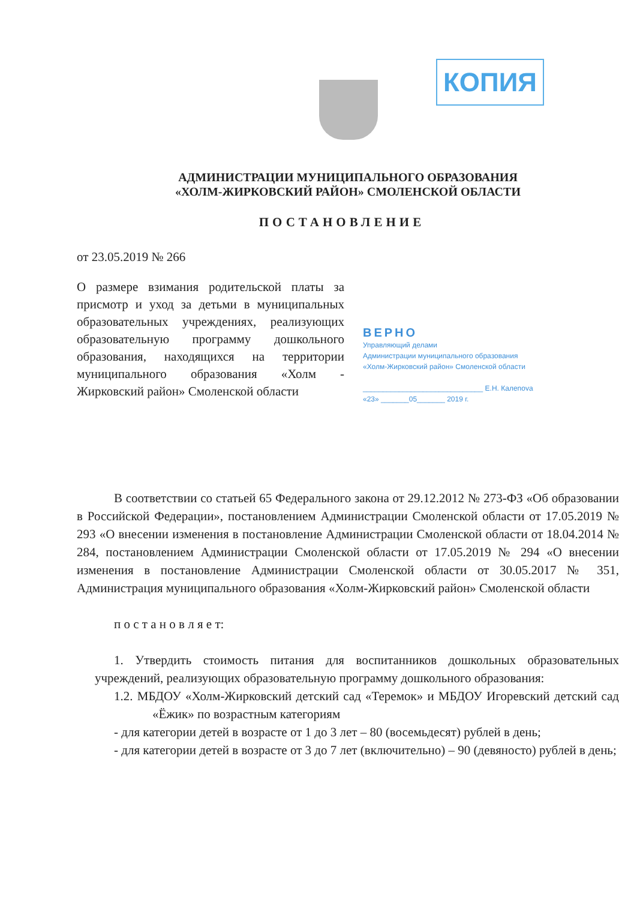КОПИЯ
АДМИНИСТРАЦИИ МУНИЦИПАЛЬНОГО ОБРАЗОВАНИЯ
«ХОЛМ-ЖИРКОВСКИЙ РАЙОН» СМОЛЕНСКОЙ ОБЛАСТИ
ПОСТАНОВЛЕНИЕ
от 23.05.2019 № 266
О размере взимания родительской платы за присмотр и уход за детьми в муниципальных образовательных учреждениях, реализующих образовательную программу дошкольного образования, находящихся на территории муниципального образования «Холм - Жирковский район» Смоленской области
ВЕРНО
Управляющий делами
Администрации муниципального образования
«Холм-Жирковский район» Смоленской области
______________________________ Е.Н. Калenova
«23» _______05_______ 2019 г.
В соответствии со статьей 65 Федерального закона от 29.12.2012 № 273-ФЗ «Об образовании в Российской Федерации», постановлением Администрации Смоленской области от 17.05.2019 № 293 «О внесении изменения в постановление Администрации Смоленской области от 18.04.2014 № 284, постановлением Администрации Смоленской области от 17.05.2019 № 294 «О внесении изменения в постановление Администрации Смоленской области от 30.05.2017 № 351, Администрация муниципального образования «Холм-Жирковский район» Смоленской области
п о с т а н о в л я е т:
1. Утвердить стоимость питания для воспитанников дошкольных образовательных учреждений, реализующих образовательную программу дошкольного образования:
1.2. МБДОУ «Холм-Жирковский детский сад «Теремок» и МБДОУ Игоревский детский сад «Ёжик» по возрастным категориям
- для категории детей в возрасте от 1 до 3 лет – 80 (восемьдесят) рублей в день;
- для категории детей в возрасте от 3 до 7 лет (включительно) – 90 (девяносто) рублей в день;